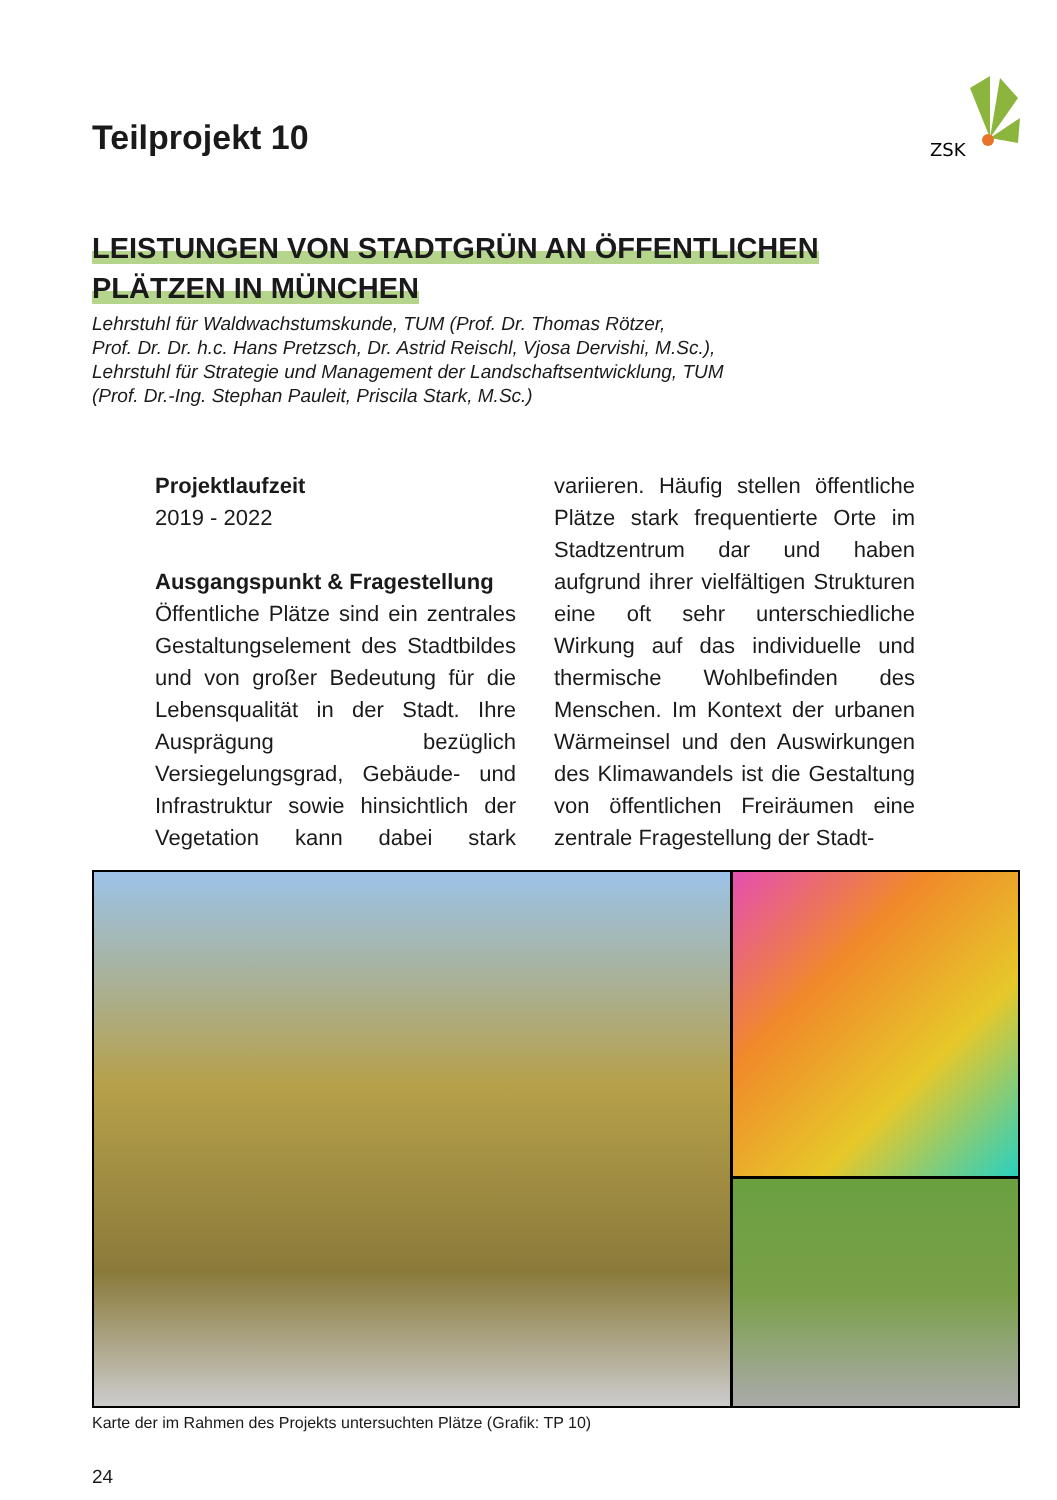ZSK
Teilprojekt 10
LEISTUNGEN VON STADTGRÜN AN ÖFFENTLICHEN
PLÄTZEN IN MÜNCHEN
Lehrstuhl für Waldwachstumskunde, TUM (Prof. Dr. Thomas Rötzer,
Prof. Dr. Dr. h.c. Hans Pretzsch, Dr. Astrid Reischl, Vjosa Dervishi, M.Sc.),
Lehrstuhl für Strategie und Management der Landschaftsentwicklung, TUM
(Prof. Dr.-Ing. Stephan Pauleit, Priscila Stark, M.Sc.)
Projektlaufzeit
2019 - 2022
Ausgangspunkt & Fragestellung
Öffentliche Plätze sind ein zentrales Gestaltungselement des Stadtbildes und von großer Bedeutung für die Lebensqualität in der Stadt. Ihre Ausprägung bezüglich Versiegelungsgrad, Gebäude- und Infrastruktur sowie hinsichtlich der Vegetation kann dabei stark variieren. Häufig stellen öffentliche Plätze stark frequentierte Orte im Stadtzentrum dar und haben aufgrund ihrer vielfältigen Strukturen eine oft sehr unterschiedliche Wirkung auf das individuelle und thermische Wohlbefinden des Menschen. Im Kontext der urbanen Wärmeinsel und den Auswirkungen des Klimawandels ist die Gestaltung von öffentlichen Freiräumen eine zentrale Fragestellung der Stadt-
Karte der im Rahmen des Projekts untersuchten Plätze (Grafik: TP 10)
24